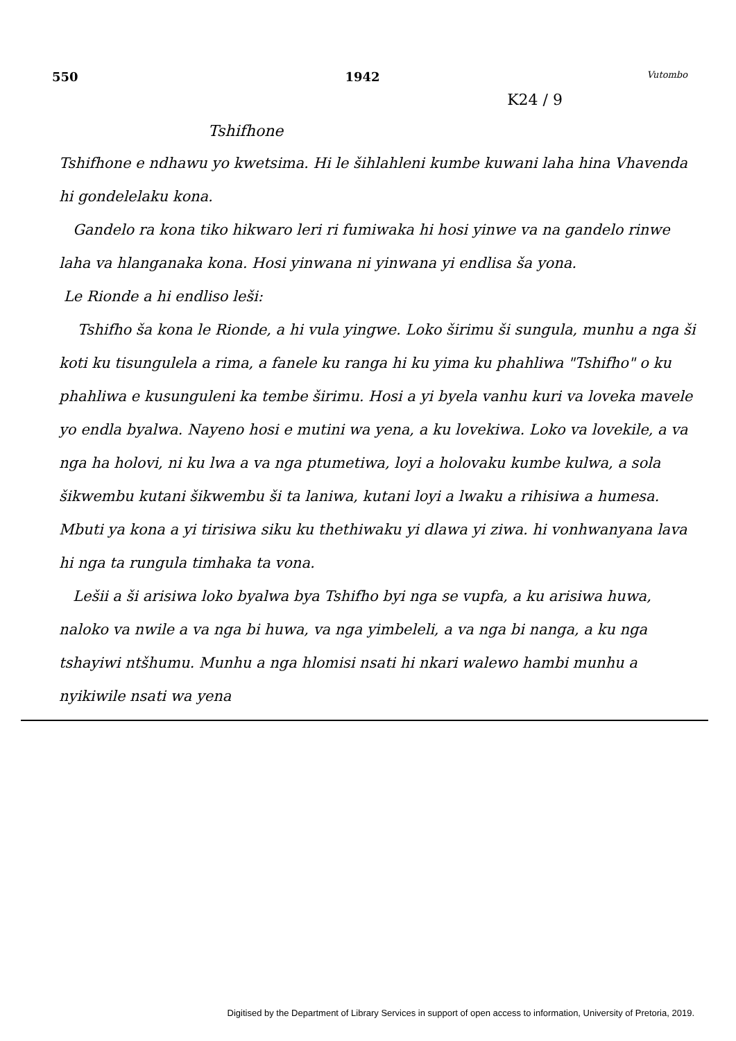550 1942 Vutombo
K24 / 9
Tshifhone
Tshifhone e ndhawu yo kwetsima. Hi le šihlahleni kumbe kuwani laha hina Vhavenda hi gondelelaku kona.
Gandelo ra kona tiko hikwaro leri ri fumiwaka hi hosi yinwe va na gandelo rinwe laha va hlanganaka kona. Hosi yinwana ni yinwana yi endlisa ša yona.
Le Rionde a hi endliso leši:
Tshifho ša kona le Rionde, a hi vula yingwe. Loko širimu ši sungula, munhu a nga ši koti ku tisungulela a rima, a fanele ku ranga hi ku yima ku phahliwa "Tshifho" o ku phahliwa e kusunguleni ka tembe širimu. Hosi a yi byela vanhu kuri va loveka mavele yo endla byalwa. Nayeno hosi e mutini wa yena, a ku lovekiwa. Loko va lovekile, a va nga ha holovi, ni ku lwa a va nga ptumetiwa, loyi a holovaku kumbe kulwa, a sola šikwembu kutani šikwembu ši ta laniwa, kutani loyi a lwaku a rihisiwa a humesa. Mbuti ya kona a yi tirisiwa siku ku thethiwaku yi dlawa yi ziwa. hi vonhwanyana lava hi nga ta rungula timhaka ta vona.
Lešii a ši arisiwa loko byalwa bya Tshifho byi nga se vupfa, a ku arisiwa huwa, naloko va nwile a va nga bi huwa, va nga yimbeleli, a va nga bi nanga, a ku nga tshayiwi ntšhumu. Munhu a nga hlomisi nsati hi nkari walewo hambi munhu a nyikiwile nsati wa yena
Digitised by the Department of Library Services in support of open access to information, University of Pretoria, 2019.